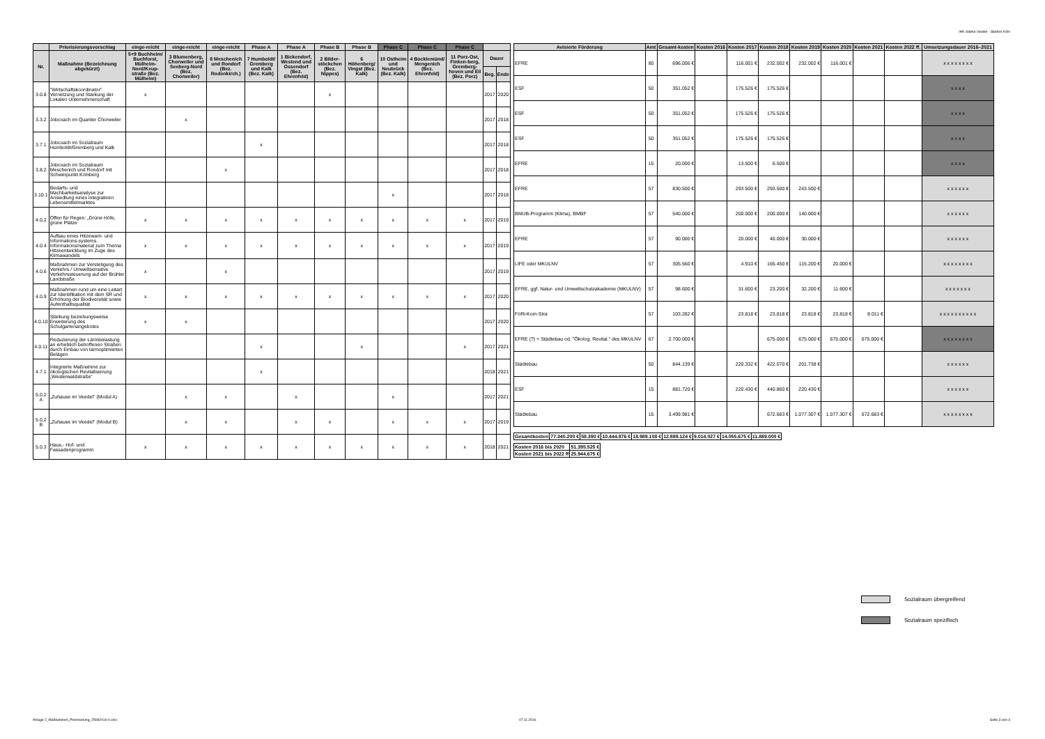IHK Starke Veedel - Starkes Köln
| | Priorisierungsvorschlag | einge-reicht | einge-reicht | einge-reicht | Phase A | Phase A | Phase B | Phase B | Phase C | Phase C | Phase C | | |
| --- | --- | --- | --- | --- | --- | --- | --- | --- | --- | --- | --- | --- | --- |
| Nr. | Maßnahme (Bezeichnung abgekürzt) | 5+9 Buchheim/ Buchforst, Mülheim-Nord/Keup-straße (Bez. Mülheim) | 3 Blumenberg, Chorweiler und Seeberg-Nord (Bez. Chorweiler) | 8 Meschenich und Rondorf (Bez. Rodenkirch.) | 7 Humboldt/ Gremberg und Kalk (Bez. Kalk) | 1 Bickendorf, Westend und Ossendorf (Bez. Ehrenfeld) | 2 Bilder-stöckchen (Bez. Nippes) | 6 Höhenberg/ Vingst (Bez. Kalk) | 10 Ostheim und Neubrück (Bez. Kalk) | 4 Bocklemünd/ Mengenich (Bez. Ehrenfeld) | 11 Porz-Ost, Finken-berg, Gremberg-hoven und Eil (Bez. Porz) | Dauer | |
| | | | | | | | | | | | | Beg. | Ende |
| 3.0.8 | "Wirtschaftskoordinator" Vernetzung und Stärkung der Lokalen Unternehmerschaft | x | | | | | x | | | | | 2017 | 2020 |
| 3.3.2 | Jobcoach im Quartier Chorweiler | | x | | | | | | | | | 2017 | 2018 |
| 3.7.1 | Jobcoach im Sozialraum Humboldt/Gremberg und Kalk | | | | x | | | | | | | 2017 | 2018 |
| 3.8.2 | Jobcoach im Sozialraum Meschenich und Rondorf mit Schwerpunkt Kölnberg | | | x | | | | | | | | 2017 | 2018 |
| 3.10.1 | Bedarfs- und Machbarkeitsanalyse zur Ansiedlung eines integrativen Lebensmittelmarktes | | | | | | | | x | | | 2017 | 2018 |
| 4.0.2 | Offen für Regen: „Grüne Höfe, grüne Plätze | x | x | x | x | x | x | x | x | x | x | 2017 | 2019 |
| 4.0.4 | Aufbau eines Hitzewarn- und Informations-systems. Informationsmaterial zum Thema Hitzeentwicklung im Zuge des Klimawandels | x | x | x | x | x | x | x | x | x | x | 2017 | 2019 |
| 4.0.6 | Maßnahmen zur Verstetigung des Verkehrs / Umweltsensitive Verkehrssteuerung auf der Brühler Landstraße | x | | x | | | | | | | | 2017 | 2019 |
| 4.0.9 | Maßnahmen rund um eine Leitart zur Identifikation mit dem SR und Erhöhung der Biodiversität sowie Aufenthaltsqualität | x | x | x | x | x | x | x | x | x | x | 2017 | 2020 |
| 4.0.10 | Stärkung beziehungsweise Erweiterung des Schulgartenangebotes | x | x | | | | | | | | | 2017 | 2020 |
| 4.0.11 | Reduzierung der Lärmbelastung an erheblich betroffenen Straßen durch Einbau von lärmoptimierten Belägen | | | | x | | | x | | | x | 2017 | 2021 |
| 4.7.1 | Integrierte Maßnahme zur ökologischen Revitalisierung „Westerwaldstraße“ | | | | x | | | | | | | 2018 | 2021 |
| 5.0.2 A | „Zuhause im Veedel" (Modul A) | | x | x | | x | | | x | | | 2017 | 2021 |
| 5.0.2 B | „Zuhause im Veedel" (Modul B) | | x | x | | x | x | | x | x | x | 2017 | 2019 |
| 5.0.3 | Haus,- Hof- und Fassadenprogramm | x | x | x | x | x | x | x | x | x | x | 2018 | 2021 |
| Avisierte Förderung | Amt | Gesamt-kosten | Kosten 2016 | Kosten 2017 | Kosten 2018 | Kosten 2019 | Kosten 2020 | Kosten 2021 | Kosten 2022 ff. | Umsetzungsdauer 2016–2021 |
| --- | --- | --- | --- | --- | --- | --- | --- | --- | --- | --- |
| EFRE | 80 | 696.006 € | | 116.001 € | 232.002 € | 232.002 € | 116.001 € | | | x x x x x x x x |
| ESF | 50 | 351.052 € | | 175.526 € | 175.526 € | | | | | x x x x |
| ESF | 50 | 351.052 € | | 175.526 € | 175.526 € | | | | | x x x x |
| ESF | 50 | 351.052 € | | 175.526 € | 175.526 € | | | | | x x x x |
| EFRE | 15 | 20.000 € | | 13.500 € | 6.500 € | | | | | x x x x |
| EFRE | 57 | 830.500 € | | 293.500 € | 293.500 € | 243.500 € | | | | x x x x x x |
| BMUB-Programm (Klima), BMBF | 57 | 540.000 € | | 200.000 € | 200.000 € | 140.000 € | | | | x x x x x x |
| EFRE | 57 | 90.000 € | | 20.000 € | 40.000 € | 30.000 € | | | | x x x x x x |
| LIFE oder MKULNV | 57 | 305.560 € | | 4.910 € | 165.450 € | 115.200 € | 20.000 € | | | x x x x x x x x |
| EFRE, ggf. Natur- und Umweltschutzakademie (MKULNV) | 57 | 98.600 € | | 31.600 € | 23.200 € | 32.200 € | 11.600 € | | | x x x x x x x |
| FöRi-Kom-Stra | 57 | 103.282 € | | 23.818 € | 23.818 € | 23.818 € | 23.818 € | 8.011 € | | x x x x x x x x x x |
| EFRE (?) + Städtebau od. "Ökolog. Revital." des MKULNV | 67 | 2.700.000 € | | | 675.000 € | 675.000 € | 675.000 € | 675.000 € | | x x x x x x x x |
| Städtebau | 50 | 844.139 € | | 220.332 € | 422.070 € | 201.738 € | | | | x x x x x x |
| ESF | 15 | 881.720 € | | 220.430 € | 440.860 € | 220.430 € | | | | x x x x x x |
| Städtebau | 15 | 3.499.981 € | | | 672.683 € | 1.077.307 € | 1.077.307 € | 672.683 € | | x x x x x x x x |
| Gesamtkosten | 77.340.200 € | 58.390 € | 10.444.876 € | 18.989.108 € | 12.889.124 € | 9.014.027 € | 14.055.675 € | 11.889.000 € |
| Kosten 2016 bis 2020 | 51.395.525 € |
| Kosten 2021 bis 2022 ff | 25.944.675 € |
Sozialraum übergreifend
Sozialraum spezifisch
Anlage 2_Maßnahmen_Priorisierung_25082016-0.xlsx
07.11.2016 Seite 3 von 3